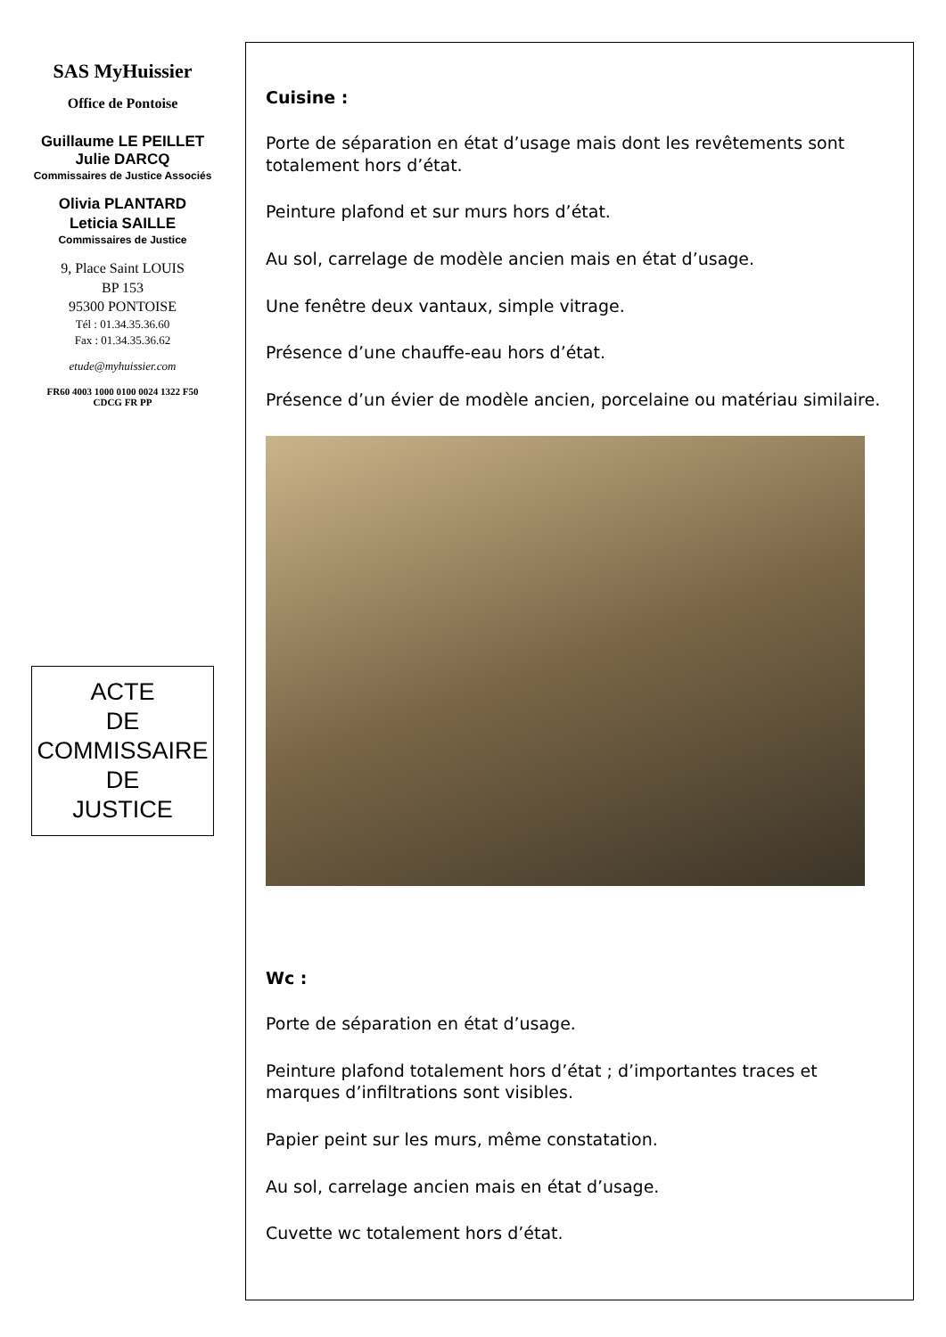SAS MyHuissier
Office de Pontoise
Guillaume LE PEILLET
Julie DARCQ
Commissaires de Justice Associés
Olivia PLANTARD
Leticia SAILLE
Commissaires de Justice
9, Place Saint LOUIS
BP 153
95300 PONTOISE
Tél : 01.34.35.36.60
Fax : 01.34.35.36.62
etude@myhuissier.com
FR60 4003 1000 0100 0024 1322 F50
CDCG FR PP
ACTE
DE
COMMISSAIRE
DE
JUSTICE
Cuisine :
Porte de séparation en état d’usage mais dont les revêtements sont totalement hors d’état.
Peinture plafond et sur murs hors d’état.
Au sol, carrelage de modèle ancien mais en état d’usage.
Une fenêtre deux vantaux, simple vitrage.
Présence d’une chauffe-eau hors d’état.
Présence d’un évier de modèle ancien, porcelaine ou matériau similaire.
Wc :
Porte de séparation en état d’usage.
Peinture plafond totalement hors d’état ; d’importantes traces et marques d’infiltrations sont visibles.
Papier peint sur les murs, même constatation.
Au sol, carrelage ancien mais en état d’usage.
Cuvette wc totalement hors d’état.